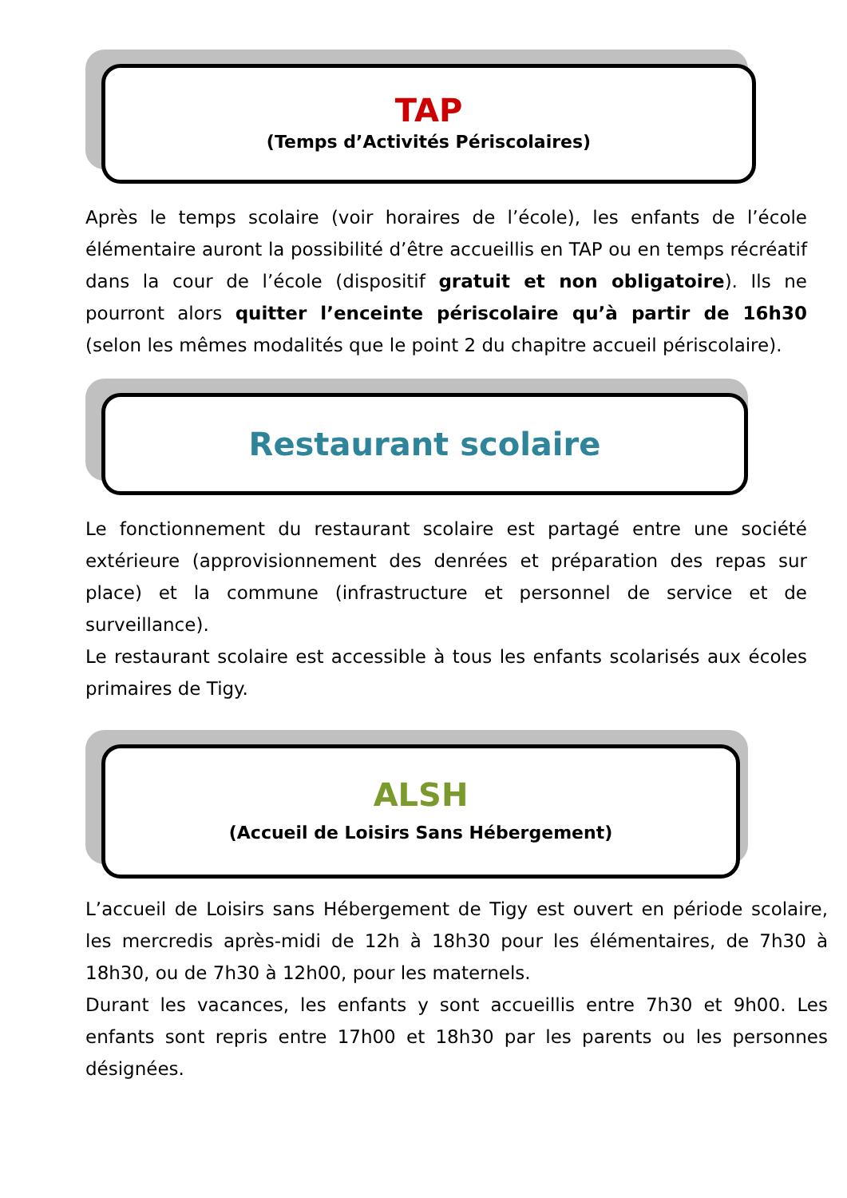TAP
(Temps d’Activités Périscolaires)
Après le temps scolaire (voir horaires de l’école), les enfants de l’école élémentaire auront la possibilité d’être accueillis en TAP ou en temps récréatif dans la cour de l’école (dispositif gratuit et non obligatoire). Ils ne pourront alors quitter l’enceinte périscolaire qu’à partir de 16h30 (selon les mêmes modalités que le point 2 du chapitre accueil périscolaire).
Restaurant scolaire
Le fonctionnement du restaurant scolaire est partagé entre une société extérieure (approvisionnement des denrées et préparation des repas sur place) et la commune (infrastructure et personnel de service et de surveillance).
Le restaurant scolaire est accessible à tous les enfants scolarisés aux écoles primaires de Tigy.
ALSH
(Accueil de Loisirs Sans Hébergement)
L’accueil de Loisirs sans Hébergement de Tigy est ouvert en période scolaire, les mercredis après-midi de 12h à 18h30 pour les élémentaires, de 7h30 à 18h30, ou de 7h30 à 12h00, pour les maternels.
Durant les vacances, les enfants y sont accueillis entre 7h30 et 9h00. Les enfants sont repris entre 17h00 et 18h30 par les parents ou les personnes désignées.